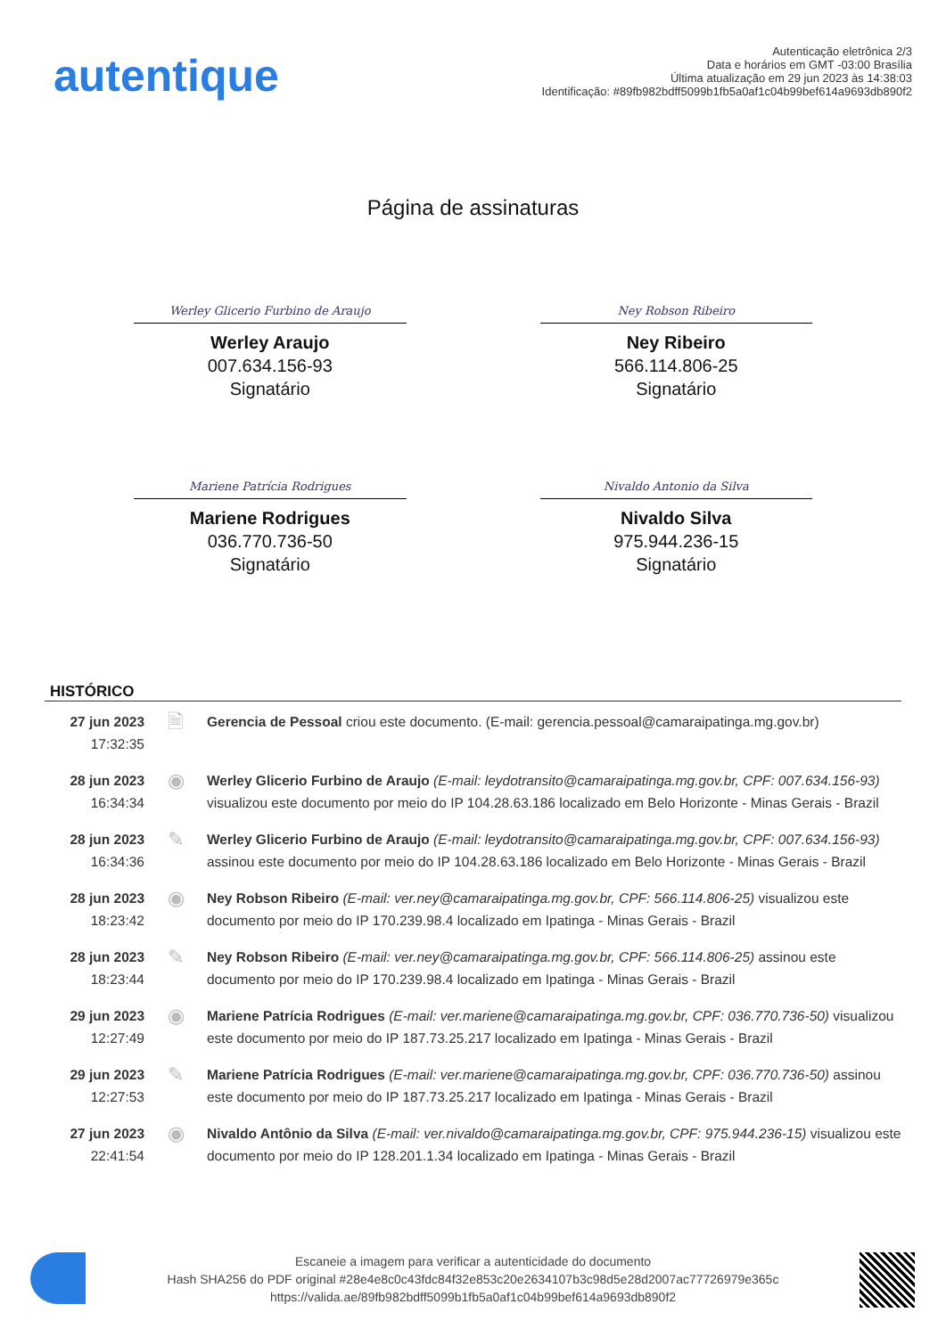autentique
Autenticação eletrônica 2/3
Data e horários em GMT -03:00 Brasília
Última atualização em 29 jun 2023 às 14:38:03
Identificação: #89fb982bdff5099b1fb5a0af1c04b99bef614a9693db890f2
Página de assinaturas
Werley Glicerio Furbino de Araujo
Werley Araujo
007.634.156-93
Signatário
Ney Robson Ribeiro
Ney Ribeiro
566.114.806-25
Signatário
Mariene Patrícia Rodrigues
Mariene Rodrigues
036.770.736-50
Signatário
Nivaldo Antonio da Silva
Nivaldo Silva
975.944.236-15
Signatário
HISTÓRICO
| 27 jun 2023 17:32:35 | 🗎 | Gerencia de Pessoal criou este documento. (E-mail: gerencia.pessoal@camaraipatinga.mg.gov.br) |
| 28 jun 2023 16:34:34 | ◉ | Werley Glicerio Furbino de Araujo (E-mail: leydotransito@camaraipatinga.mg.gov.br, CPF: 007.634.156-93) visualizou este documento por meio do IP 104.28.63.186 localizado em Belo Horizonte - Minas Gerais - Brazil |
| 28 jun 2023 16:34:36 | ✎ | Werley Glicerio Furbino de Araujo (E-mail: leydotransito@camaraipatinga.mg.gov.br, CPF: 007.634.156-93) assinou este documento por meio do IP 104.28.63.186 localizado em Belo Horizonte - Minas Gerais - Brazil |
| 28 jun 2023 18:23:42 | ◉ | Ney Robson Ribeiro (E-mail: ver.ney@camaraipatinga.mg.gov.br, CPF: 566.114.806-25) visualizou este documento por meio do IP 170.239.98.4 localizado em Ipatinga - Minas Gerais - Brazil |
| 28 jun 2023 18:23:44 | ✎ | Ney Robson Ribeiro (E-mail: ver.ney@camaraipatinga.mg.gov.br, CPF: 566.114.806-25) assinou este documento por meio do IP 170.239.98.4 localizado em Ipatinga - Minas Gerais - Brazil |
| 29 jun 2023 12:27:49 | ◉ | Mariene Patrícia Rodrigues (E-mail: ver.mariene@camaraipatinga.mg.gov.br, CPF: 036.770.736-50) visualizou este documento por meio do IP 187.73.25.217 localizado em Ipatinga - Minas Gerais - Brazil |
| 29 jun 2023 12:27:53 | ✎ | Mariene Patrícia Rodrigues (E-mail: ver.mariene@camaraipatinga.mg.gov.br, CPF: 036.770.736-50) assinou este documento por meio do IP 187.73.25.217 localizado em Ipatinga - Minas Gerais - Brazil |
| 27 jun 2023 22:41:54 | ◉ | Nivaldo Antônio da Silva (E-mail: ver.nivaldo@camaraipatinga.mg.gov.br, CPF: 975.944.236-15) visualizou este documento por meio do IP 128.201.1.34 localizado em Ipatinga - Minas Gerais - Brazil |
Escaneie a imagem para verificar a autenticidade do documento
Hash SHA256 do PDF original #28e4e8c0c43fdc84f32e853c20e2634107b3c98d5e28d2007ac77726979e365c
https://valida.ae/89fb982bdff5099b1fb5a0af1c04b99bef614a9693db890f2